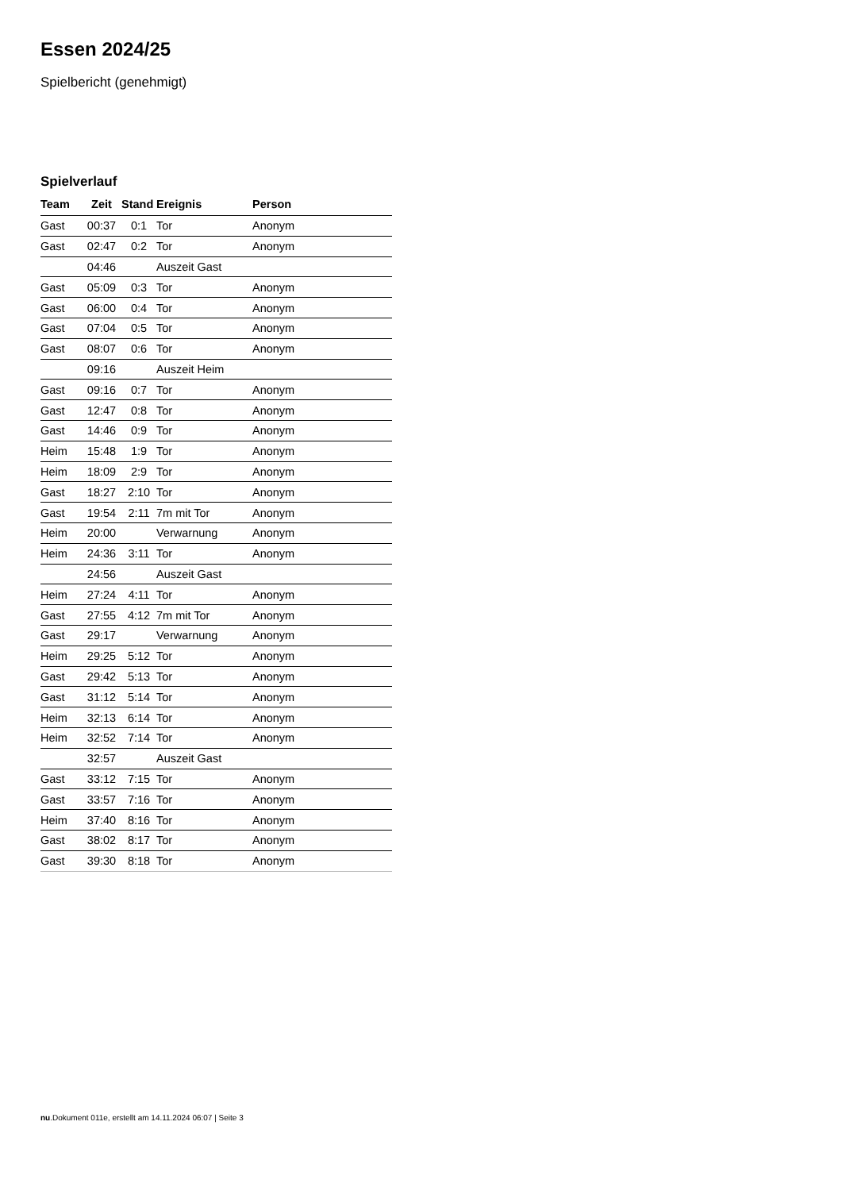Essen 2024/25
Spielbericht (genehmigt)
Spielverlauf
| Team | Zeit | Stand | Ereignis | Person |
| --- | --- | --- | --- | --- |
| Gast | 00:37 | 0:1 | Tor | Anonym |
| Gast | 02:47 | 0:2 | Tor | Anonym |
| | 04:46 | | Auszeit Gast | |
| Gast | 05:09 | 0:3 | Tor | Anonym |
| Gast | 06:00 | 0:4 | Tor | Anonym |
| Gast | 07:04 | 0:5 | Tor | Anonym |
| Gast | 08:07 | 0:6 | Tor | Anonym |
| | 09:16 | | Auszeit Heim | |
| Gast | 09:16 | 0:7 | Tor | Anonym |
| Gast | 12:47 | 0:8 | Tor | Anonym |
| Gast | 14:46 | 0:9 | Tor | Anonym |
| Heim | 15:48 | 1:9 | Tor | Anonym |
| Heim | 18:09 | 2:9 | Tor | Anonym |
| Gast | 18:27 | 2:10 | Tor | Anonym |
| Gast | 19:54 | 2:11 | 7m mit Tor | Anonym |
| Heim | 20:00 | | Verwarnung | Anonym |
| Heim | 24:36 | 3:11 | Tor | Anonym |
| | 24:56 | | Auszeit Gast | |
| Heim | 27:24 | 4:11 | Tor | Anonym |
| Gast | 27:55 | 4:12 | 7m mit Tor | Anonym |
| Gast | 29:17 | | Verwarnung | Anonym |
| Heim | 29:25 | 5:12 | Tor | Anonym |
| Gast | 29:42 | 5:13 | Tor | Anonym |
| Gast | 31:12 | 5:14 | Tor | Anonym |
| Heim | 32:13 | 6:14 | Tor | Anonym |
| Heim | 32:52 | 7:14 | Tor | Anonym |
| | 32:57 | | Auszeit Gast | |
| Gast | 33:12 | 7:15 | Tor | Anonym |
| Gast | 33:57 | 7:16 | Tor | Anonym |
| Heim | 37:40 | 8:16 | Tor | Anonym |
| Gast | 38:02 | 8:17 | Tor | Anonym |
| Gast | 39:30 | 8:18 | Tor | Anonym |
nu.Dokument 011e, erstellt am 14.11.2024 06:07 | Seite 3